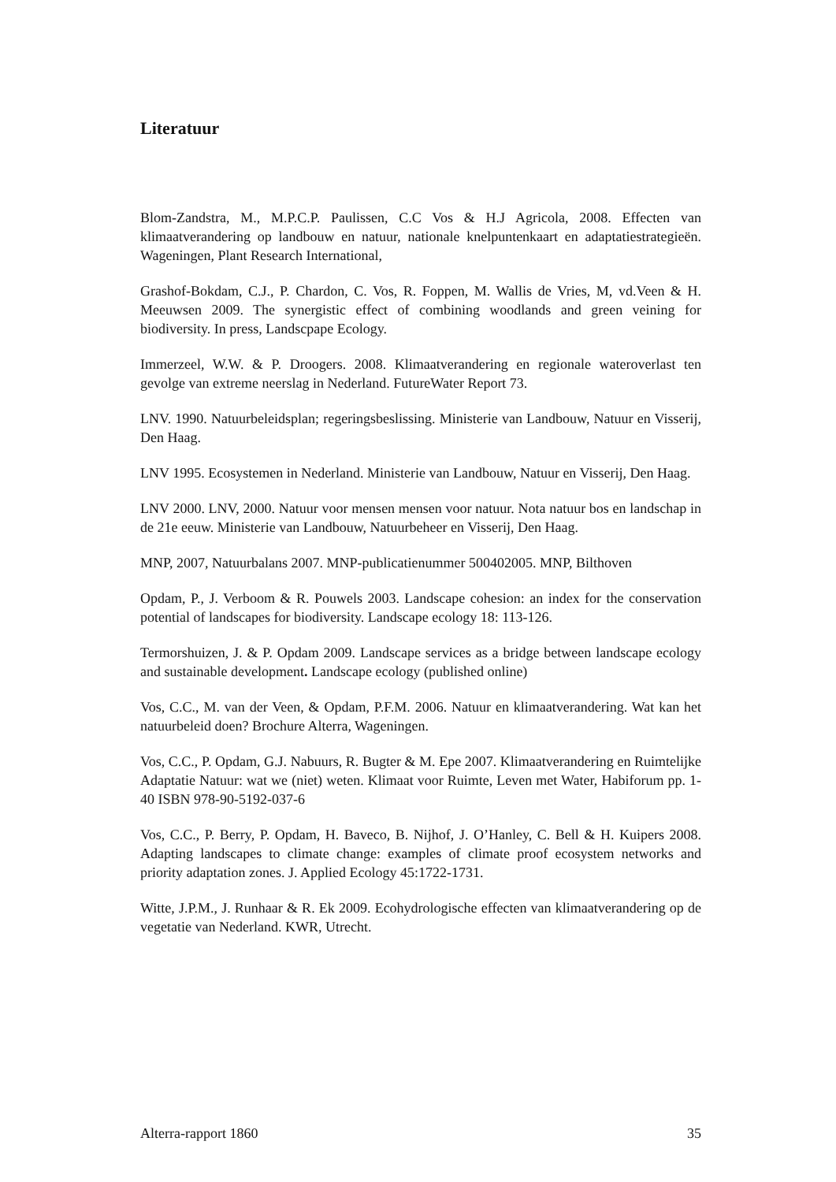Literatuur
Blom-Zandstra, M., M.P.C.P. Paulissen, C.C Vos & H.J Agricola, 2008. Effecten van klimaatverandering op landbouw en natuur, nationale knelpuntenkaart en adaptatiestrategieën. Wageningen, Plant Research International,
Grashof-Bokdam, C.J., P. Chardon, C. Vos, R. Foppen, M. Wallis de Vries, M, vd.Veen & H. Meeuwsen 2009. The synergistic effect of combining woodlands and green veining for biodiversity. In press, Landscpape Ecology.
Immerzeel, W.W. & P. Droogers. 2008. Klimaatverandering en regionale wateroverlast ten gevolge van extreme neerslag in Nederland. FutureWater Report 73.
LNV. 1990. Natuurbeleidsplan; regeringsbeslissing. Ministerie van Landbouw, Natuur en Visserij, Den Haag.
LNV 1995. Ecosystemen in Nederland. Ministerie van Landbouw, Natuur en Visserij, Den Haag.
LNV 2000. LNV, 2000. Natuur voor mensen mensen voor natuur. Nota natuur bos en landschap in de 21e eeuw. Ministerie van Landbouw, Natuurbeheer en Visserij, Den Haag.
MNP, 2007, Natuurbalans 2007. MNP-publicatienummer 500402005. MNP, Bilthoven
Opdam, P., J. Verboom & R. Pouwels 2003. Landscape cohesion: an index for the conservation potential of landscapes for biodiversity. Landscape ecology 18: 113-126.
Termorshuizen, J. & P. Opdam 2009. Landscape services as a bridge between landscape ecology and sustainable development. Landscape ecology (published online)
Vos, C.C., M. van der Veen, & Opdam, P.F.M. 2006. Natuur en klimaatverandering. Wat kan het natuurbeleid doen? Brochure Alterra, Wageningen.
Vos, C.C., P. Opdam, G.J. Nabuurs, R. Bugter & M. Epe 2007. Klimaatverandering en Ruimtelijke Adaptatie Natuur: wat we (niet) weten. Klimaat voor Ruimte, Leven met Water, Habiforum pp. 1-40 ISBN 978-90-5192-037-6
Vos, C.C., P. Berry, P. Opdam, H. Baveco, B. Nijhof, J. O’Hanley, C. Bell & H. Kuipers 2008. Adapting landscapes to climate change: examples of climate proof ecosystem networks and priority adaptation zones. J. Applied Ecology 45:1722-1731.
Witte, J.P.M., J. Runhaar & R. Ek 2009. Ecohydrologische effecten van klimaatverandering op de vegetatie van Nederland. KWR, Utrecht.
Alterra-rapport 1860 35